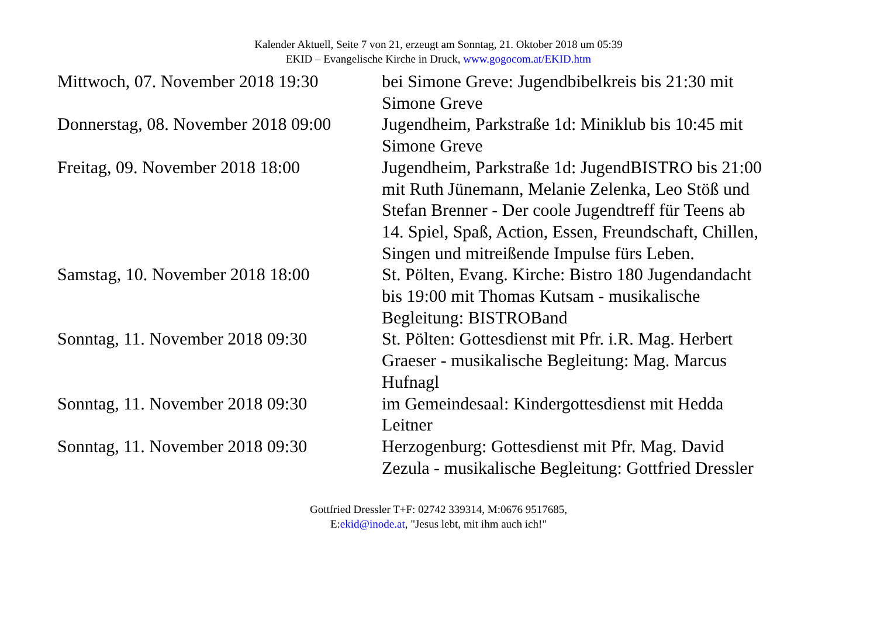Kalender Aktuell, Seite 7 von 21, erzeugt am Sonntag, 21. Oktober 2018 um 05:39
EKID – Evangelische Kirche in Druck, www.gogocom.at/EKID.htm
| Mittwoch, 07. November 2018 19:30 | bei Simone Greve: Jugendbibelkreis bis 21:30 mit Simone Greve |
| Donnerstag, 08. November 2018 09:00 | Jugendheim, Parkstraße 1d: Miniklub bis 10:45 mit Simone Greve |
| Freitag, 09. November 2018 18:00 | Jugendheim, Parkstraße 1d: JugendBISTRO bis 21:00 mit Ruth Jünemann, Melanie Zelenka, Leo Stöß und Stefan Brenner - Der coole Jugendtreff für Teens ab 14. Spiel, Spaß, Action, Essen, Freundschaft, Chillen, Singen und mitreißende Impulse fürs Leben. |
| Samstag, 10. November 2018 18:00 | St. Pölten, Evang. Kirche: Bistro 180 Jugendandacht bis 19:00 mit Thomas Kutsam - musikalische Begleitung: BISTROBand |
| Sonntag, 11. November 2018 09:30 | St. Pölten: Gottesdienst mit Pfr. i.R. Mag. Herbert Graeser - musikalische Begleitung: Mag. Marcus Hufnagl |
| Sonntag, 11. November 2018 09:30 | im Gemeindesaal: Kindergottesdienst mit Hedda Leitner |
| Sonntag, 11. November 2018 09:30 | Herzogenburg: Gottesdienst mit Pfr. Mag. David Zezula - musikalische Begleitung: Gottfried Dressler |
Gottfried Dressler T+F: 02742 339314, M:0676 9517685,
E:ekid@inode.at, "Jesus lebt, mit ihm auch ich!"